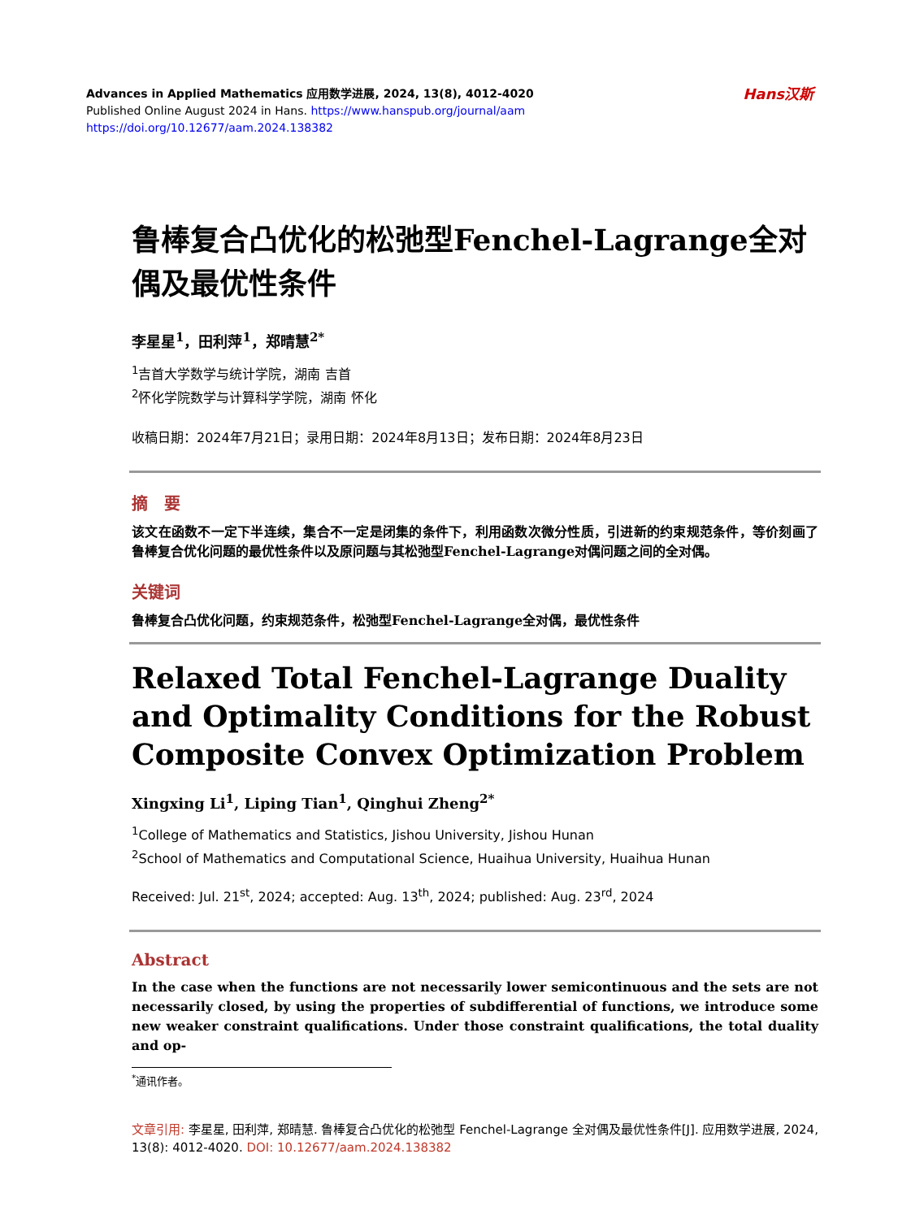Advances in Applied Mathematics 应用数学进展, 2024, 13(8), 4012-4020
Published Online August 2024 in Hans. https://www.hanspub.org/journal/aam
https://doi.org/10.12677/aam.2024.138382
Hans汉斯
鲁棒复合凸优化的松弛型Fenchel-Lagrange全对偶及最优性条件
李星星<sup>1</sup>，田利萍<sup>1</sup>，郑晴慧<sup>2*</sup>
<sup>1</sup> 吉首大学数学与统计学院，湖南 吉首
<sup>2</sup> 怀化学院数学与计算科学学院，湖南 怀化
收稿日期：2024年7月21日；录用日期：2024年8月13日；发布日期：2024年8月23日
摘　要
该文在函数不一定下半连续，集合不一定是闭集的条件下，利用函数次微分性质，引进新的约束规范条件，等价刻画了鲁棒复合优化问题的最优性条件以及原问题与其松弛型Fenchel-Lagrange对偶问题之间的全对偶。
关键词
鲁棒复合凸优化问题，约束规范条件，松弛型Fenchel-Lagrange全对偶，最优性条件
Relaxed Total Fenchel-Lagrange Duality and Optimality Conditions for the Robust Composite Convex Optimization Problem
Xingxing Li<sup>1</sup>, Liping Tian<sup>1</sup>, Qinghui Zheng<sup>2*</sup>
<sup>1</sup> College of Mathematics and Statistics, Jishou University, Jishou Hunan
<sup>2</sup> School of Mathematics and Computational Science, Huaihua University, Huaihua Hunan
Received: Jul. 21<sup>st</sup>, 2024; accepted: Aug. 13<sup>th</sup>, 2024; published: Aug. 23<sup>rd</sup>, 2024
Abstract
In the case when the functions are not necessarily lower semicontinuous and the sets are not necessarily closed, by using the properties of subdifferential of functions, we introduce some new weaker constraint qualifications. Under those constraint qualifications, the total duality and op-
<sup>*</sup> 通讯作者。
文章引用: 李星星, 田利萍, 郑晴慧. 鲁棒复合凸优化的松弛型 Fenchel-Lagrange 全对偶及最优性条件[J]. 应用数学进展, 2024, 13(8): 4012-4020. DOI: 10.12677/aam.2024.138382